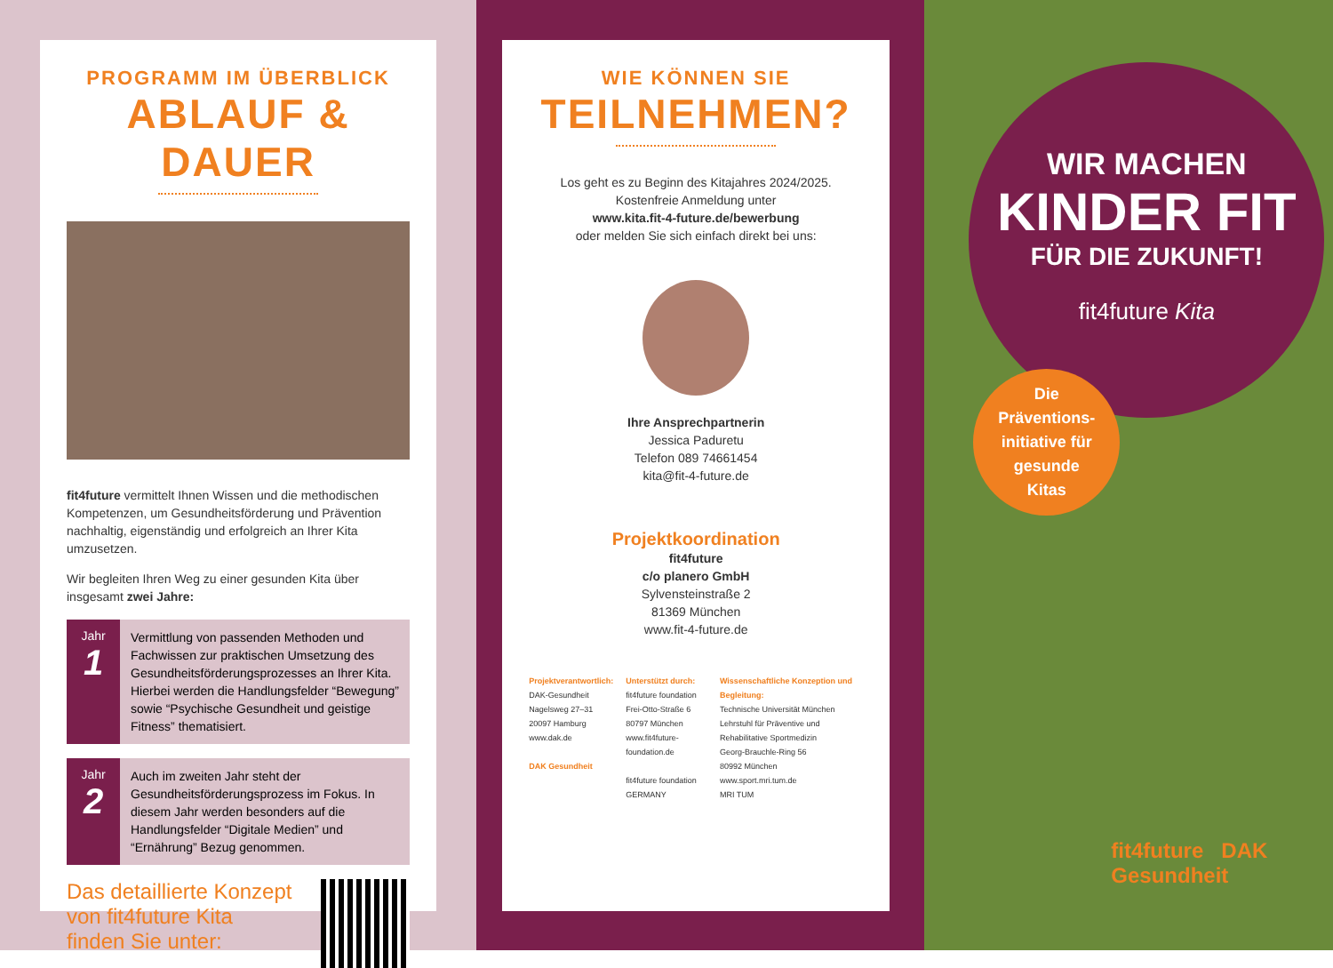PROGRAMM IM ÜBERBLICK
ABLAUF & DAUER
fit4future vermittelt Ihnen Wissen und die methodischen Kompetenzen, um Gesundheitsförderung und Prävention nachhaltig, eigenständig und erfolgreich an Ihrer Kita umzusetzen.
Wir begleiten Ihren Weg zu einer gesunden Kita über insgesamt zwei Jahre:
Jahr
1
Vermittlung von passenden Methoden und Fachwissen zur praktischen Umsetzung des Gesundheitsförderungsprozesses an Ihrer Kita. Hierbei werden die Handlungsfelder “Bewegung” sowie “Psychische Gesundheit und geistige Fitness” thematisiert.
Jahr
2
Auch im zweiten Jahr steht der Gesundheitsförderungsprozess im Fokus. In diesem Jahr werden besonders auf die Handlungsfelder “Digitale Medien” und “Ernährung” Bezug genommen.
Das detaillierte Konzept
von fit4future Kita
finden Sie unter:
WIE KÖNNEN SIE
TEILNEHMEN?
Los geht es zu Beginn des Kitajahres 2024/2025.
Kostenfreie Anmeldung unter
www.kita.fit-4-future.de/bewerbung
oder melden Sie sich einfach direkt bei uns:
Ihre Ansprechpartnerin
Jessica Paduretu
Telefon 089 74661454
kita@fit-4-future.de
Projektkoordination
fit4future
c/o planero GmbH
Sylvensteinstraße 2
81369 München
www.fit-4-future.de
Projektverantwortlich:
DAK-Gesundheit
Nagelsweg 27–31
20097 Hamburg
www.dak.de
DAK Gesundheit
Unterstützt durch:
fit4future foundation
Frei-Otto-Straße 6
80797 München
www.fit4future-foundation.de
fit4future foundation GERMANY
Wissenschaftliche Konzeption und Begleitung:
Technische Universität München
Lehrstuhl für Präventive und Rehabilitative Sportmedizin
Georg-Brauchle-Ring 56
80992 München
www.sport.mri.tum.de
MRI TUM
WIR MACHEN
KINDER FIT
FÜR DIE ZUKUNFT!
fit4future Kita
Die
Präventions-
initiative für
gesunde
Kitas
fit4future DAK Gesundheit